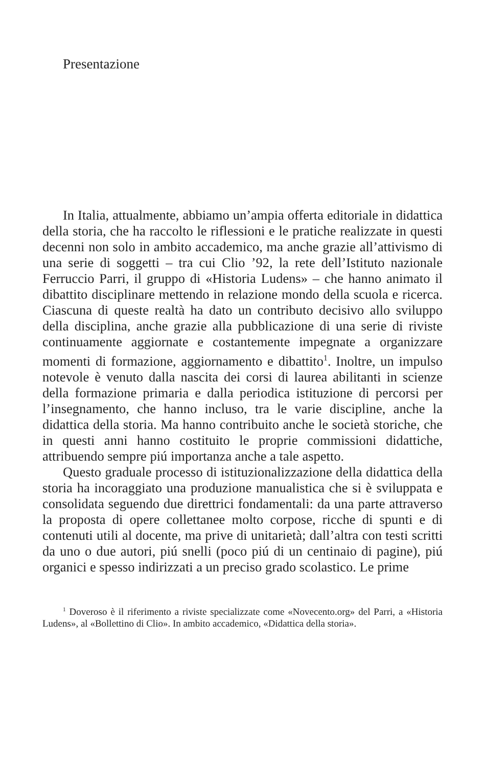Presentazione
In Italia, attualmente, abbiamo un’ampia offerta editoriale in didattica della storia, che ha raccolto le riflessioni e le pratiche realizzate in questi decenni non solo in ambito accademico, ma anche grazie all’attivismo di una serie di soggetti – tra cui Clio ’92, la rete dell’Istituto nazionale Ferruccio Parri, il gruppo di «Historia Ludens» – che hanno animato il dibattito disciplinare mettendo in relazione mondo della scuola e ricerca. Ciascuna di queste realtà ha dato un contributo decisivo allo sviluppo della disciplina, anche grazie alla pubblicazione di una serie di riviste continuamente aggiornate e costantemente impegnate a organizzare momenti di formazione, aggiornamento e dibattito<sup>1</sup>. Inoltre, un impulso notevole è venuto dalla nascita dei corsi di laurea abilitanti in scienze della formazione primaria e dalla periodica istituzione di percorsi per l’insegnamento, che hanno incluso, tra le varie discipline, anche la didattica della storia. Ma hanno contribuito anche le società storiche, che in questi anni hanno costituito le proprie commissioni didattiche, attribuendo sempre piú importanza anche a tale aspetto.
Questo graduale processo di istituzionalizzazione della didattica della storia ha incoraggiato una produzione manualistica che si è sviluppata e consolidata seguendo due direttrici fondamentali: da una parte attraverso la proposta di opere collettanee molto corpose, ricche di spunti e di contenuti utili al docente, ma prive di unitarietà; dall’altra con testi scritti da uno o due autori, piú snelli (poco piú di un centinaio di pagine), piú organici e spesso indirizzati a un preciso grado scolastico. Le prime
<sup>1</sup> Doveroso è il riferimento a riviste specializzate come «Novecento.org» del Parri, a «Historia Ludens», al «Bollettino di Clio». In ambito accademico, «Didattica della storia».